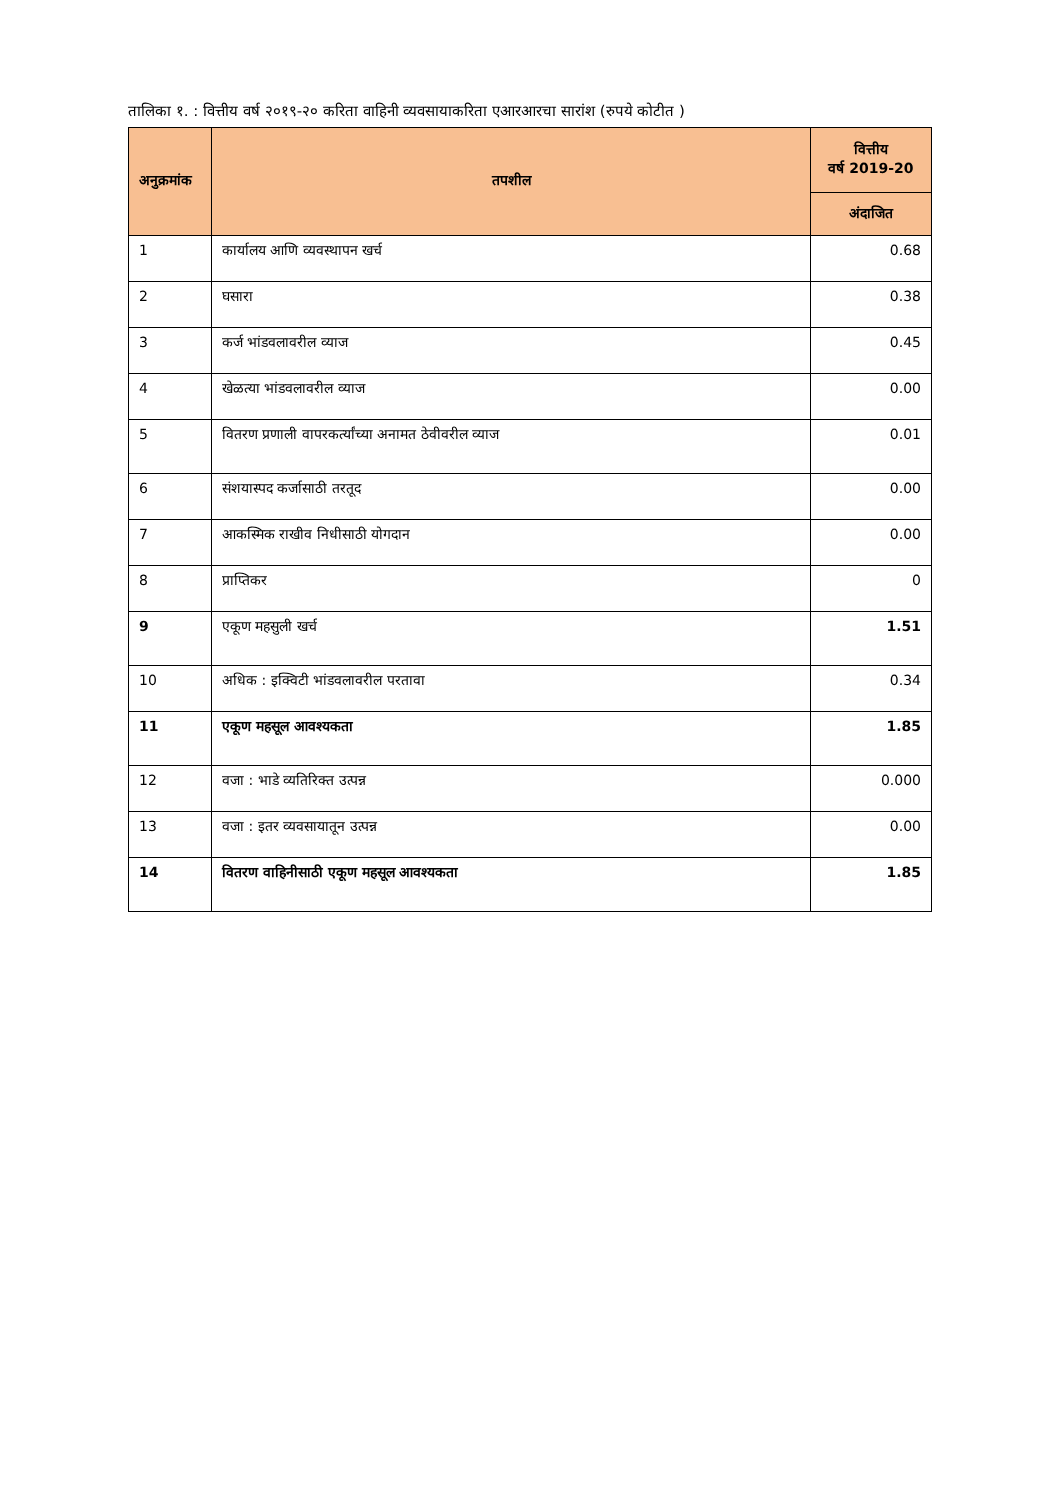तालिका १. : वित्तीय वर्ष २०१९-२० करिता वाहिनी व्यवसायाकरिता एआरआरचा सारांश (रुपये कोटीत )
| अनुक्रमांक | तपशील | वित्तीय वर्ष 2019-20 |
| --- | --- | --- |
| | | अंदाजित |
| 1 | कार्यालय आणि व्यवस्थापन खर्च | 0.68 |
| 2 | घसारा | 0.38 |
| 3 | कर्ज भांडवलावरील व्याज | 0.45 |
| 4 | खेळत्या भांडवलावरील व्याज | 0.00 |
| 5 | वितरण प्रणाली वापरकर्त्यांच्या अनामत ठेवीवरील व्याज | 0.01 |
| 6 | संशयास्पद कर्जासाठी तरतूद | 0.00 |
| 7 | आकस्मिक राखीव निधीसाठी योगदान | 0.00 |
| 8 | प्राप्तिकर | 0 |
| 9 | एकूण महसुली खर्च | 1.51 |
| 10 | अधिक : इक्विटी भांडवलावरील परतावा | 0.34 |
| 11 | एकूण महसूल आवश्यकता | 1.85 |
| 12 | वजा : भाडे व्यतिरिक्त उत्पन्न | 0.000 |
| 13 | वजा : इतर व्यवसायातून उत्पन्न | 0.00 |
| 14 | वितरण वाहिनीसाठी एकूण महसूल आवश्यकता | 1.85 |